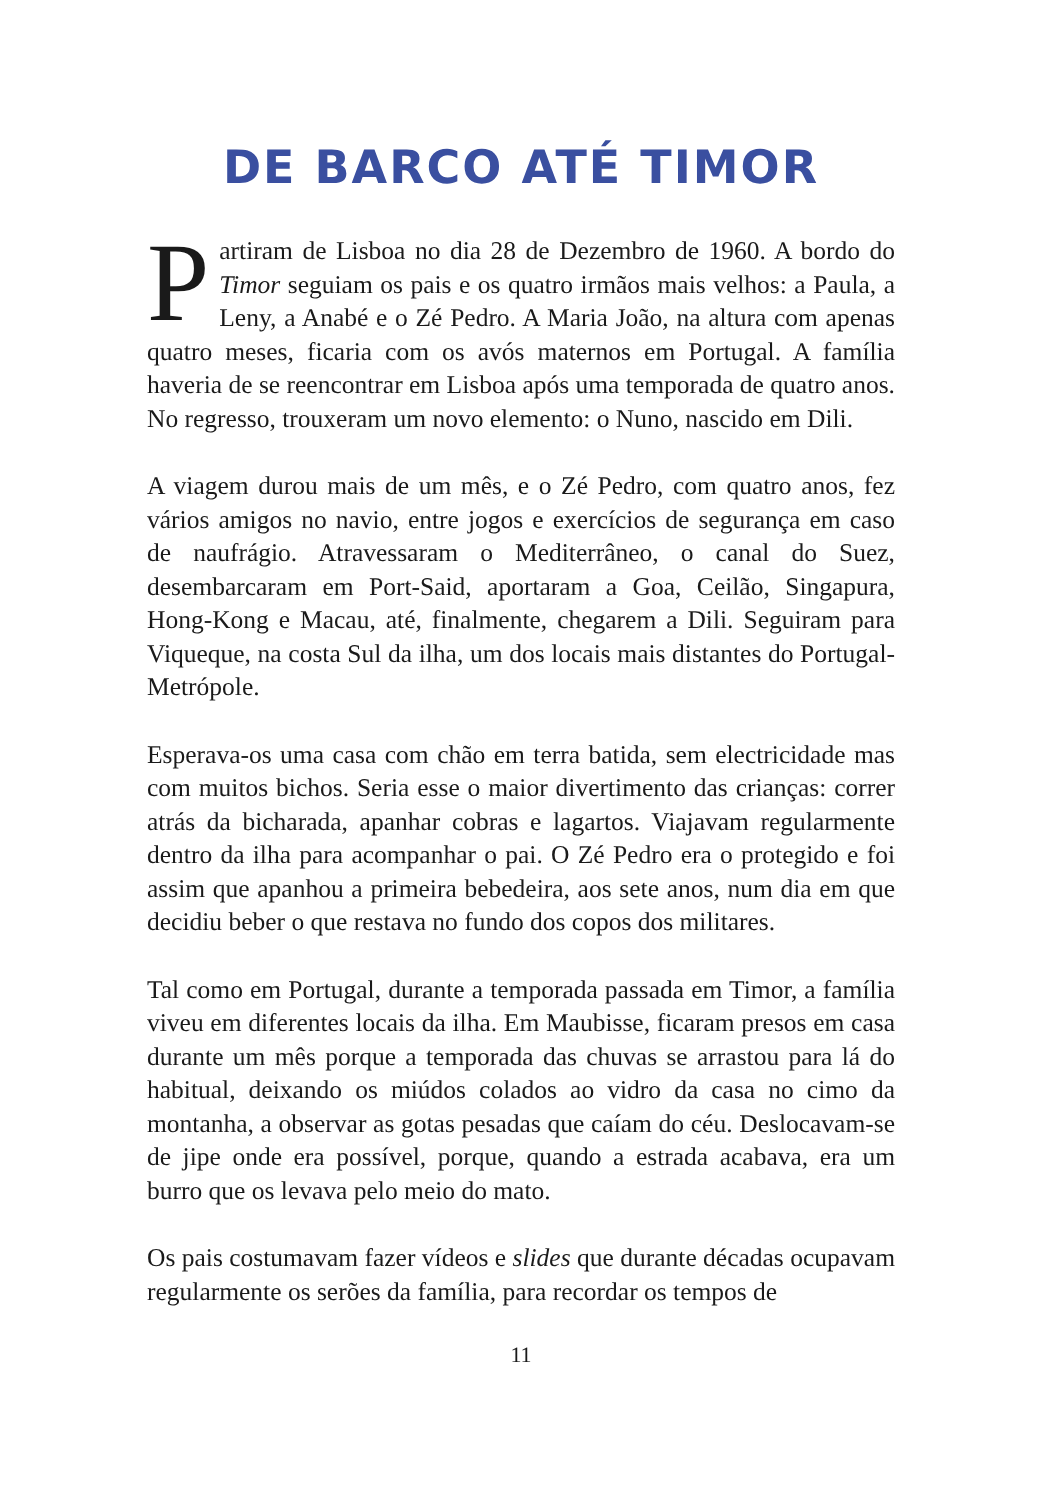DE BARCO ATÉ TIMOR
Partiram de Lisboa no dia 28 de Dezembro de 1960. A bordo do Timor seguiam os pais e os quatro irmãos mais velhos: a Paula, a Leny, a Anabé e o Zé Pedro. A Maria João, na altura com apenas quatro meses, ficaria com os avós maternos em Portugal. A família haveria de se reencontrar em Lisboa após uma temporada de quatro anos. No regresso, trouxeram um novo elemento: o Nuno, nascido em Dili.
A viagem durou mais de um mês, e o Zé Pedro, com quatro anos, fez vários amigos no navio, entre jogos e exercícios de segurança em caso de naufrágio. Atravessaram o Mediterrâneo, o canal do Suez, desembarcaram em Port-Said, aportaram a Goa, Ceilão, Singapura, Hong-Kong e Macau, até, finalmente, chegarem a Dili. Seguiram para Viqueque, na costa Sul da ilha, um dos locais mais distantes do Portugal-Metrópole.
Esperava-os uma casa com chão em terra batida, sem electricidade mas com muitos bichos. Seria esse o maior divertimento das crianças: correr atrás da bicharada, apanhar cobras e lagartos. Viajavam regularmente dentro da ilha para acompanhar o pai. O Zé Pedro era o protegido e foi assim que apanhou a primeira bebedeira, aos sete anos, num dia em que decidiu beber o que restava no fundo dos copos dos militares.
Tal como em Portugal, durante a temporada passada em Timor, a família viveu em diferentes locais da ilha. Em Maubisse, ficaram presos em casa durante um mês porque a temporada das chuvas se arrastou para lá do habitual, deixando os miúdos colados ao vidro da casa no cimo da montanha, a observar as gotas pesadas que caíam do céu. Deslocavam-se de jipe onde era possível, porque, quando a estrada acabava, era um burro que os levava pelo meio do mato.
Os pais costumavam fazer vídeos e slides que durante décadas ocupavam regularmente os serões da família, para recordar os tempos de
11